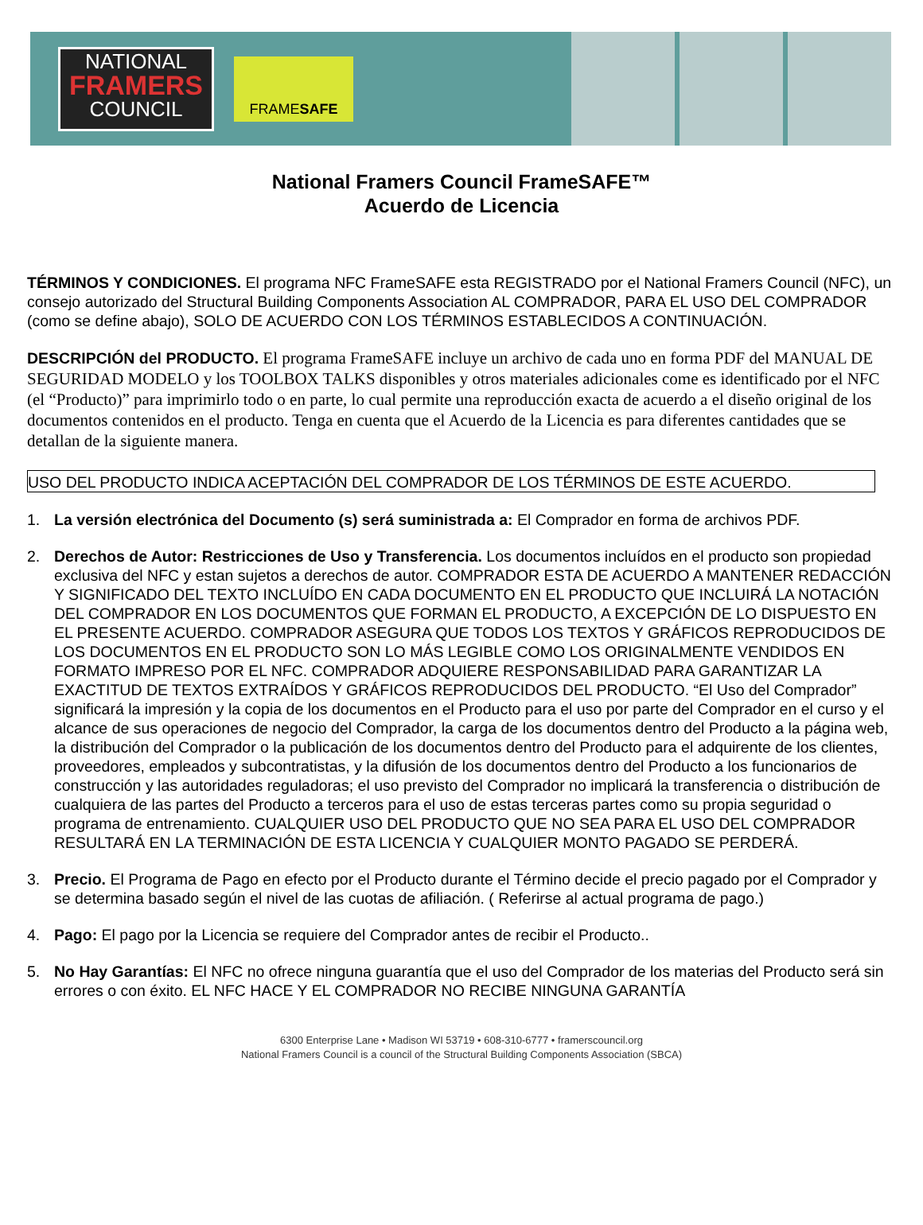NATIONAL
FRAMERS
COUNCIL
FRAME SAFE
National Framers Council FrameSAFE™
Acuerdo de Licencia
TÉRMINOS Y CONDICIONES. El programa NFC FrameSAFE esta REGISTRADO por el National Framers Council (NFC), un consejo autorizado del Structural Building Components Association AL COMPRADOR, PARA EL USO DEL COMPRADOR (como se define abajo), SOLO DE ACUERDO CON LOS TÉRMINOS ESTABLECIDOS A CONTINUACIÓN.
DESCRIPCIÓN del PRODUCTO. El programa FrameSAFE incluye un archivo de cada uno en forma PDF del MANUAL DE SEGURIDAD MODELO y los TOOLBOX TALKS disponibles y otros materiales adicionales come es identificado por el NFC (el “Producto)” para imprimirlo todo o en parte, lo cual permite una reproducción exacta de acuerdo a el diseño original de los documentos contenidos en el producto. Tenga en cuenta que el Acuerdo de la Licencia es para diferentes cantidades que se detallan de la siguiente manera.
USO DEL PRODUCTO INDICA ACEPTACIÓN DEL COMPRADOR DE LOS TÉRMINOS DE ESTE ACUERDO.
1. La versión electrónica del Documento (s) será suministrada a: El Comprador en forma de archivos PDF.
2. Derechos de Autor: Restricciones de Uso y Transferencia. Los documentos incluídos en el producto son propiedad exclusiva del NFC y estan sujetos a derechos de autor. COMPRADOR ESTA DE ACUERDO A MANTENER REDACCIÓN Y SIGNIFICADO DEL TEXTO INCLUÍDO EN CADA DOCUMENTO EN EL PRODUCTO QUE INCLUIRÁ LA NOTACIÓN DEL COMPRADOR EN LOS DOCUMENTOS QUE FORMAN EL PRODUCTO, A EXCEPCIÓN DE LO DISPUESTO EN EL PRESENTE ACUERDO. COMPRADOR ASEGURA QUE TODOS LOS TEXTOS Y GRÁFICOS REPRODUCIDOS DE LOS DOCUMENTOS EN EL PRODUCTO SON LO MÁS LEGIBLE COMO LOS ORIGINALMENTE VENDIDOS EN FORMATO IMPRESO POR EL NFC. COMPRADOR ADQUIERE RESPONSABILIDAD PARA GARANTIZAR LA EXACTITUD DE TEXTOS EXTRAÍDOS Y GRÁFICOS REPRODUCIDOS DEL PRODUCTO. “El Uso del Comprador” significará la impresión y la copia de los documentos en el Producto para el uso por parte del Comprador en el curso y el alcance de sus operaciones de negocio del Comprador, la carga de los documentos dentro del Producto a la página web, la distribución del Comprador o la publicación de los documentos dentro del Producto para el adquirente de los clientes, proveedores, empleados y subcontratistas, y la difusión de los documentos dentro del Producto a los funcionarios de construcción y las autoridades reguladoras; el uso previsto del Comprador no implicará la transferencia o distribución de cualquiera de las partes del Producto a terceros para el uso de estas terceras partes como su propia seguridad o programa de entrenamiento. CUALQUIER USO DEL PRODUCTO QUE NO SEA PARA EL USO DEL COMPRADOR RESULTARÁ EN LA TERMINACIÓN DE ESTA LICENCIA Y CUALQUIER MONTO PAGADO SE PERDERÁ.
3. Precio. El Programa de Pago en efecto por el Producto durante el Término decide el precio pagado por el Comprador y se determina basado según el nivel de las cuotas de afiliación. ( Referirse al actual programa de pago.)
4. Pago: El pago por la Licencia se requiere del Comprador antes de recibir el Producto..
5. No Hay Garantías: El NFC no ofrece ninguna guarantía que el uso del Comprador de los materias del Producto será sin errores o con éxito. EL NFC HACE Y EL COMPRADOR NO RECIBE NINGUNA GARANTÍA
6300 Enterprise Lane • Madison WI 53719 • 608-310-6777 • framerscouncil.org
National Framers Council is a council of the Structural Building Components Association (SBCA)